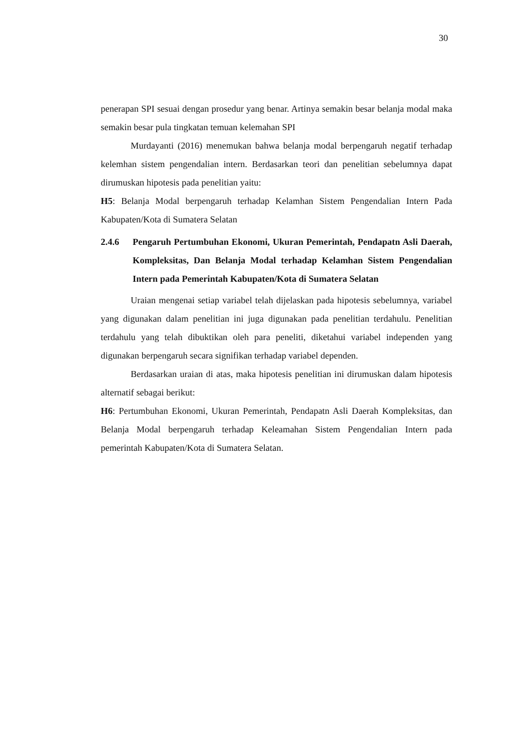30
penerapan SPI sesuai dengan prosedur yang benar. Artinya semakin besar belanja modal maka semakin besar pula tingkatan temuan kelemahan SPI
Murdayanti (2016) menemukan bahwa belanja modal berpengaruh negatif terhadap kelemhan sistem pengendalian intern. Berdasarkan teori dan penelitian sebelumnya dapat dirumuskan hipotesis pada penelitian yaitu:
H5: Belanja Modal berpengaruh terhadap Kelamhan Sistem Pengendalian Intern Pada Kabupaten/Kota di Sumatera Selatan
2.4.6 Pengaruh Pertumbuhan Ekonomi, Ukuran Pemerintah, Pendapatn Asli Daerah, Kompleksitas, Dan Belanja Modal terhadap Kelamhan Sistem Pengendalian Intern pada Pemerintah Kabupaten/Kota di Sumatera Selatan
Uraian mengenai setiap variabel telah dijelaskan pada hipotesis sebelumnya, variabel yang digunakan dalam penelitian ini juga digunakan pada penelitian terdahulu. Penelitian terdahulu yang telah dibuktikan oleh para peneliti, diketahui variabel independen yang digunakan berpengaruh secara signifikan terhadap variabel dependen.
Berdasarkan uraian di atas, maka hipotesis penelitian ini dirumuskan dalam hipotesis alternatif sebagai berikut:
H6: Pertumbuhan Ekonomi, Ukuran Pemerintah, Pendapatn Asli Daerah Kompleksitas, dan Belanja Modal berpengaruh terhadap Keleamahan Sistem Pengendalian Intern pada pemerintah Kabupaten/Kota di Sumatera Selatan.